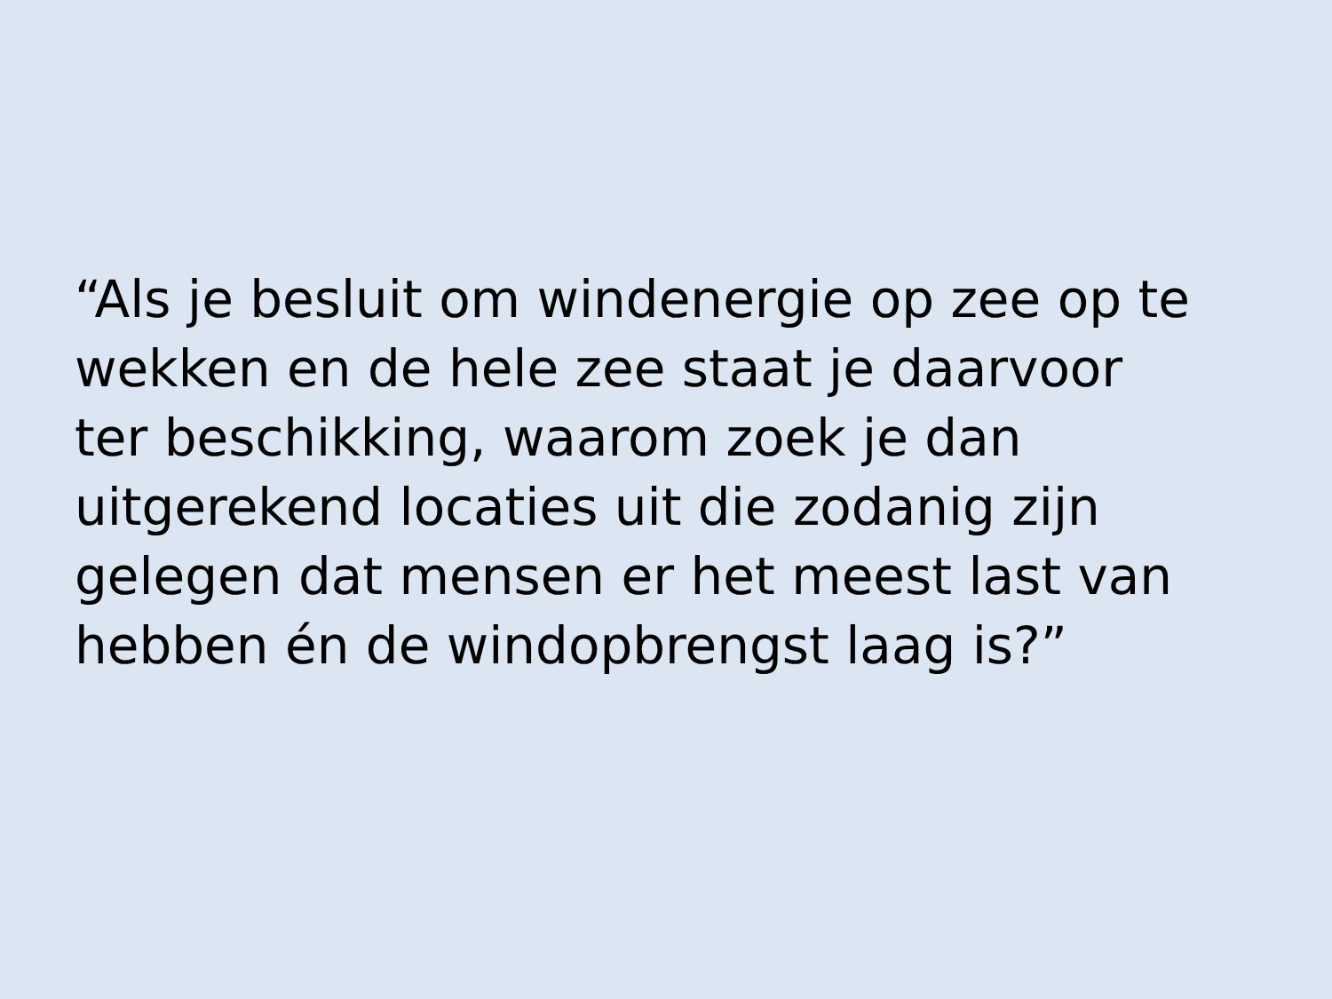“Als je besluit om windenergie op zee op te
wekken en de hele zee staat je daarvoor
ter beschikking, waarom zoek je dan
uitgerekend locaties uit die zodanig zijn
gelegen dat mensen er het meest last van
hebben én de windopbrengst laag is?”